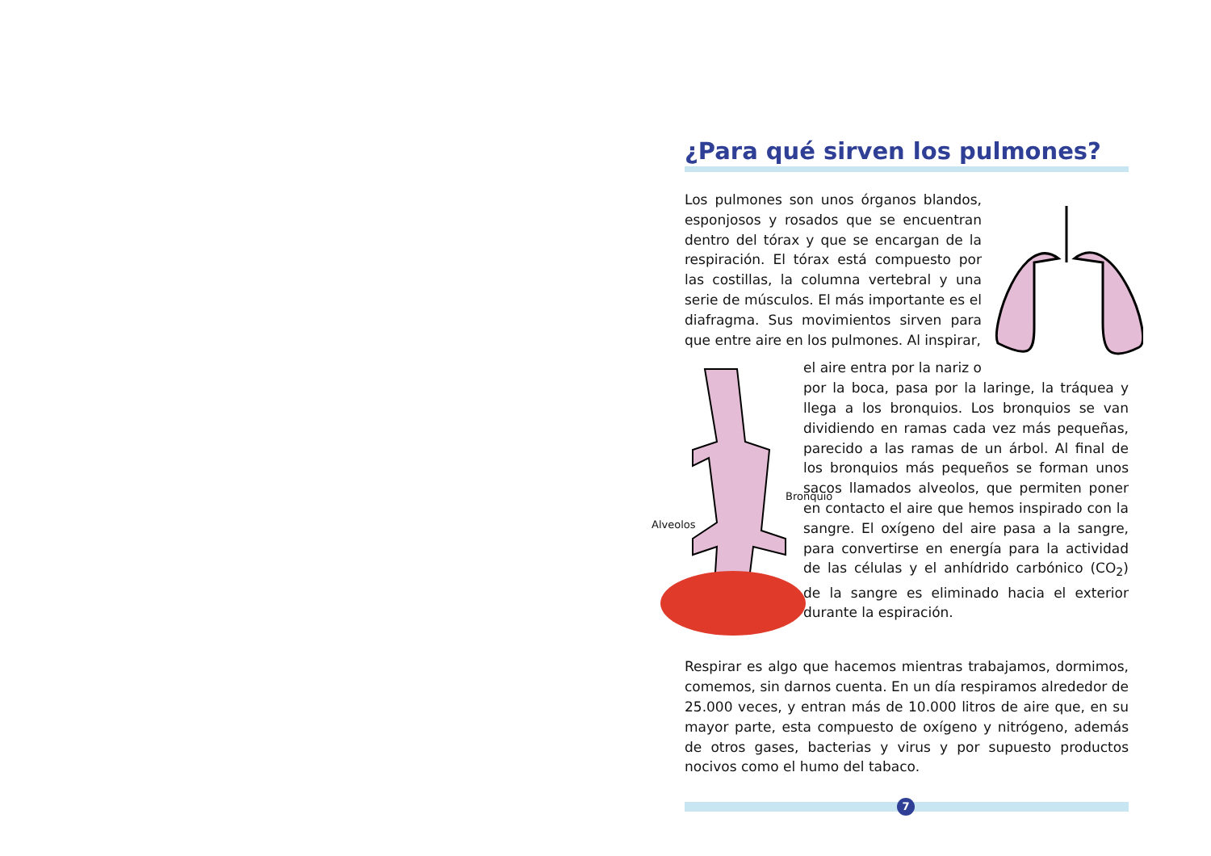¿Para qué sirven los pulmones?
Los pulmones son unos órganos blandos, esponjosos y rosados que se encuentran dentro del tórax y que se encargan de la respiración. El tórax está compuesto por las costillas, la columna vertebral y una serie de músculos. El más importante es el diafragma. Sus movimientos sirven para que entre aire en los pulmones. Al inspirar,
Bronquio
Alveolos
el aire entra por la nariz o por la boca, pasa por la laringe, la tráquea y llega a los bronquios. Los bronquios se van dividiendo en ramas cada vez más pequeñas, parecido a las ramas de un árbol. Al final de los bronquios más pequeños se forman unos sacos llamados alveolos, que permiten poner en contacto el aire que hemos inspirado con la sangre. El oxígeno del aire pasa a la sangre, para convertirse en energía para la actividad de las células y el anhídrido carbónico (CO<sub>2</sub>) de la sangre es eliminado hacia el exterior durante la espiración.
Respirar es algo que hacemos mientras trabajamos, dormimos, comemos, sin darnos cuenta. En un día respiramos alrededor de 25.000 veces, y entran más de 10.000 litros de aire que, en su mayor parte, esta compuesto de oxígeno y nitrógeno, además de otros gases, bacterias y virus y por supuesto productos nocivos como el humo del tabaco.
7